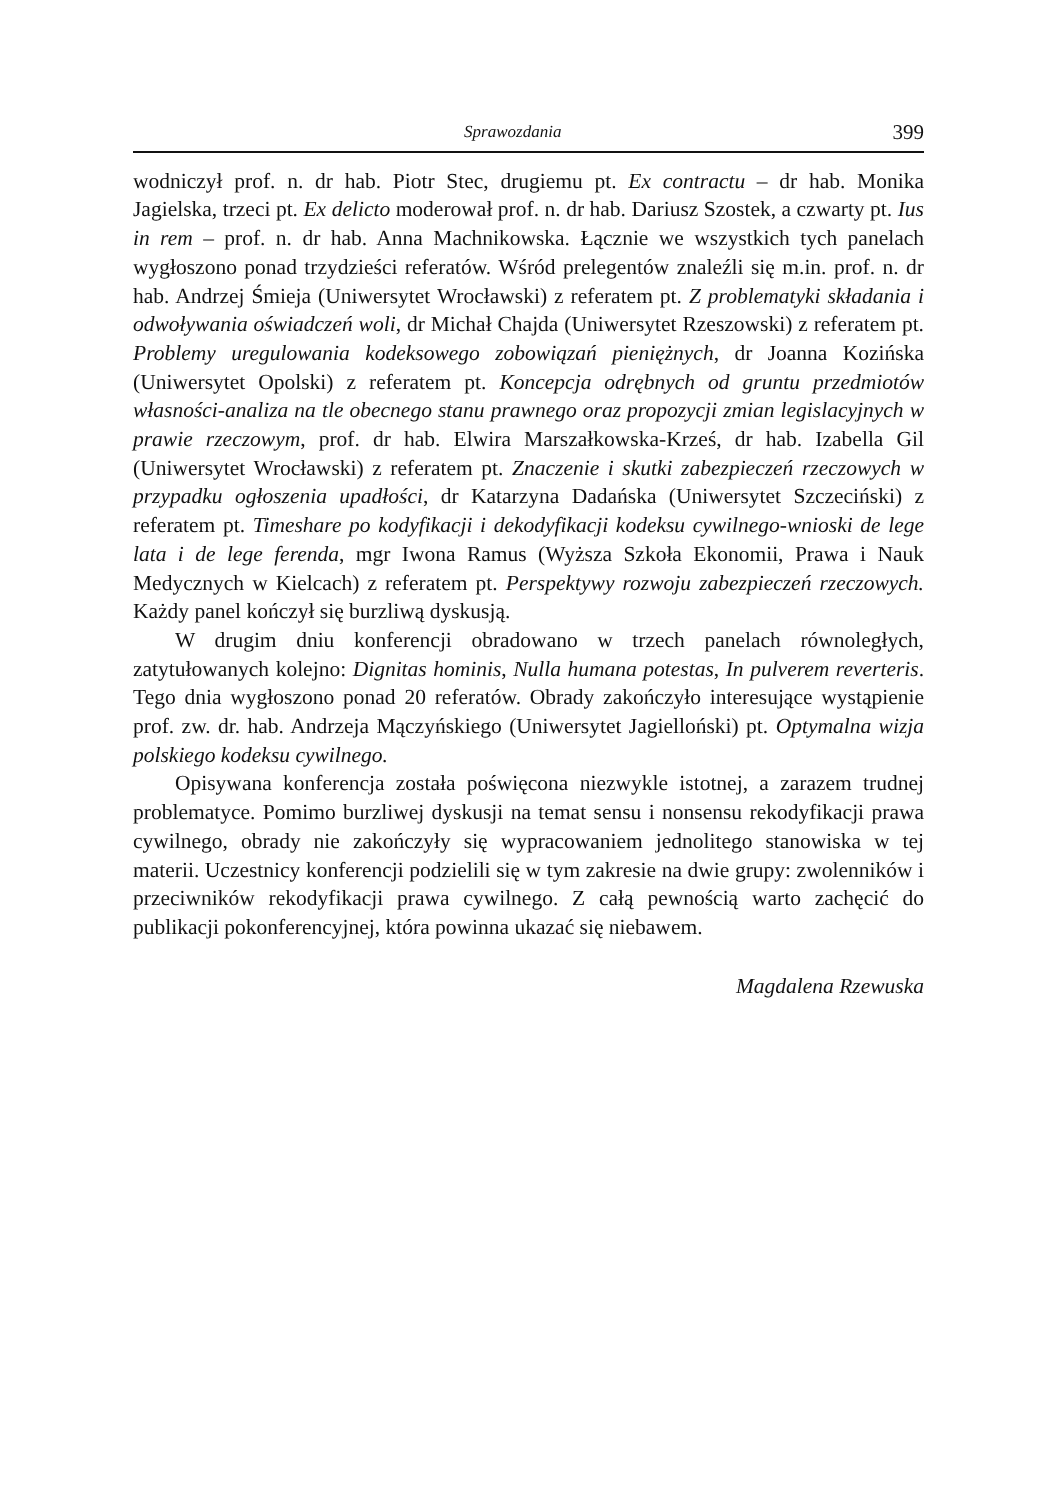Sprawozdania 399
wodniczył prof. n. dr hab. Piotr Stec, drugiemu pt. Ex contractu – dr hab. Monika Jagielska, trzeci pt. Ex delicto moderował prof. n. dr hab. Dariusz Szostek, a czwarty pt. Ius in rem – prof. n. dr hab. Anna Machnikowska. Łącznie we wszystkich tych panelach wygłoszono ponad trzydzieści referatów. Wśród prelegentów znaleźli się m.in. prof. n. dr hab. Andrzej Śmieja (Uniwersytet Wrocławski) z referatem pt. Z problematyki składania i odwoływania oświadczeń woli, dr Michał Chajda (Uniwersytet Rzeszowski) z referatem pt. Problemy uregulowania kodeksowego zobowiązań pieniężnych, dr Joanna Kozińska (Uniwersytet Opolski) z referatem pt. Koncepcja odrębnych od gruntu przedmiotów własności-analiza na tle obecnego stanu prawnego oraz propozycji zmian legislacyjnych w prawie rzeczowym, prof. dr hab. Elwira Marszałkowska-Krześ, dr hab. Izabella Gil (Uniwersytet Wrocławski) z referatem pt. Znaczenie i skutki zabezpieczeń rzeczowych w przypadku ogłoszenia upadłości, dr Katarzyna Dadańska (Uniwersytet Szczeciński) z referatem pt. Timeshare po kodyfikacji i dekodyfikacji kodeksu cywilnego-wnioski de lege lata i de lege ferenda, mgr Iwona Ramus (Wyższa Szkoła Ekonomii, Prawa i Nauk Medycznych w Kielcach) z referatem pt. Perspektywy rozwoju zabezpieczeń rzeczowych. Każdy panel kończył się burzliwą dyskusją.
W drugim dniu konferencji obradowano w trzech panelach równoległych, zatytułowanych kolejno: Dignitas hominis, Nulla humana potestas, In pulverem reverteris. Tego dnia wygłoszono ponad 20 referatów. Obrady zakończyło interesujące wystąpienie prof. zw. dr. hab. Andrzeja Mączyńskiego (Uniwersytet Jagielloński) pt. Optymalna wizja polskiego kodeksu cywilnego.
Opisywana konferencja została poświęcona niezwykle istotnej, a zarazem trudnej problematyce. Pomimo burzliwej dyskusji na temat sensu i nonsensu rekodyfikacji prawa cywilnego, obrady nie zakończyły się wypracowaniem jednolitego stanowiska w tej materii. Uczestnicy konferencji podzielili się w tym zakresie na dwie grupy: zwolenników i przeciwników rekodyfikacji prawa cywilnego. Z całą pewnością warto zachęcić do publikacji pokonferencyjnej, która powinna ukazać się niebawem.
Magdalena Rzewuska